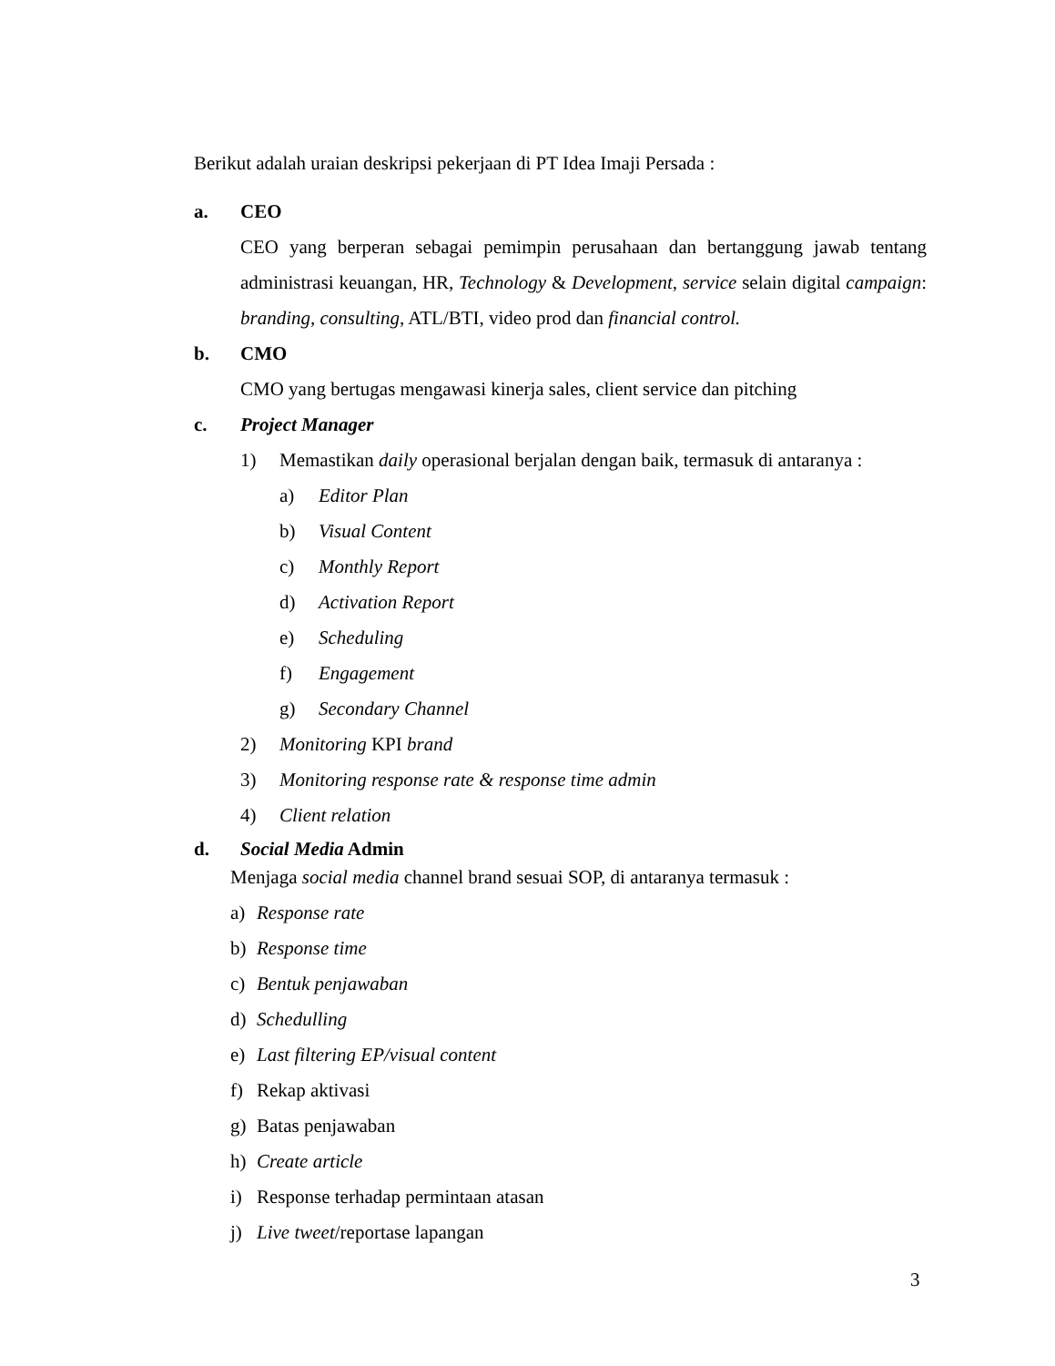Berikut adalah uraian deskripsi pekerjaan di PT Idea Imaji Persada :
a. CEO
CEO yang berperan sebagai pemimpin perusahaan dan bertanggung jawab tentang administrasi keuangan, HR, Technology & Development, service selain digital campaign: branding, consulting, ATL/BTI, video prod dan financial control.
b. CMO
CMO yang bertugas mengawasi kinerja sales, client service dan pitching
c. Project Manager
1) Memastikan daily operasional berjalan dengan baik, termasuk di antaranya :
a) Editor Plan
b) Visual Content
c) Monthly Report
d) Activation Report
e) Scheduling
f) Engagement
g) Secondary Channel
2) Monitoring KPI brand
3) Monitoring response rate & response time admin
4) Client relation
d. Social Media Admin
Menjaga social media channel brand sesuai SOP, di antaranya termasuk :
a) Response rate
b) Response time
c) Bentuk penjawaban
d) Schedulling
e) Last filtering EP/visual content
f) Rekap aktivasi
g) Batas penjawaban
h) Create article
i) Response terhadap permintaan atasan
j) Live tweet/reportase lapangan
3